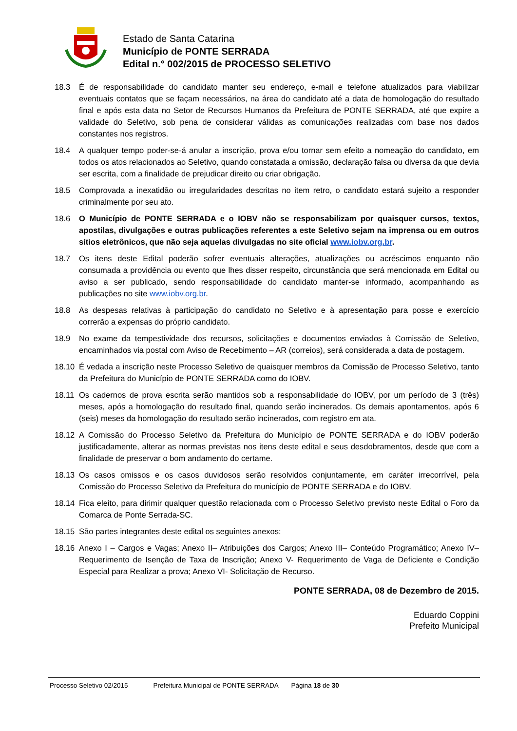Estado de Santa Catarina
Município de PONTE SERRADA
Edital n.° 002/2015 de PROCESSO SELETIVO
18.3 É de responsabilidade do candidato manter seu endereço, e-mail e telefone atualizados para viabilizar eventuais contatos que se façam necessários, na área do candidato até a data de homologação do resultado final e após esta data no Setor de Recursos Humanos da Prefeitura de PONTE SERRADA, até que expire a validade do Seletivo, sob pena de considerar válidas as comunicações realizadas com base nos dados constantes nos registros.
18.4 A qualquer tempo poder-se-á anular a inscrição, prova e/ou tornar sem efeito a nomeação do candidato, em todos os atos relacionados ao Seletivo, quando constatada a omissão, declaração falsa ou diversa da que devia ser escrita, com a finalidade de prejudicar direito ou criar obrigação.
18.5 Comprovada a inexatidão ou irregularidades descritas no item retro, o candidato estará sujeito a responder criminalmente por seu ato.
18.6 O Município de PONTE SERRADA e o IOBV não se responsabilizam por quaisquer cursos, textos, apostilas, divulgações e outras publicações referentes a este Seletivo sejam na imprensa ou em outros sítios eletrônicos, que não seja aquelas divulgadas no site oficial www.iobv.org.br.
18.7 Os itens deste Edital poderão sofrer eventuais alterações, atualizações ou acréscimos enquanto não consumada a providência ou evento que lhes disser respeito, circunstância que será mencionada em Edital ou aviso a ser publicado, sendo responsabilidade do candidato manter-se informado, acompanhando as publicações no site www.iobv.org.br.
18.8 As despesas relativas à participação do candidato no Seletivo e à apresentação para posse e exercício correrão a expensas do próprio candidato.
18.9 No exame da tempestividade dos recursos, solicitações e documentos enviados à Comissão de Seletivo, encaminhados via postal com Aviso de Recebimento – AR (correios), será considerada a data de postagem.
18.10 É vedada a inscrição neste Processo Seletivo de quaisquer membros da Comissão de Processo Seletivo, tanto da Prefeitura do Município de PONTE SERRADA como do IOBV.
18.11 Os cadernos de prova escrita serão mantidos sob a responsabilidade do IOBV, por um período de 3 (três) meses, após a homologação do resultado final, quando serão incinerados. Os demais apontamentos, após 6 (seis) meses da homologação do resultado serão incinerados, com registro em ata.
18.12 A Comissão do Processo Seletivo da Prefeitura do Município de PONTE SERRADA e do IOBV poderão justificadamente, alterar as normas previstas nos itens deste edital e seus desdobramentos, desde que com a finalidade de preservar o bom andamento do certame.
18.13 Os casos omissos e os casos duvidosos serão resolvidos conjuntamente, em caráter irrecorrível, pela Comissão do Processo Seletivo da Prefeitura do município de PONTE SERRADA e do IOBV.
18.14 Fica eleito, para dirimir qualquer questão relacionada com o Processo Seletivo previsto neste Edital o Foro da Comarca de Ponte Serrada-SC.
18.15 São partes integrantes deste edital os seguintes anexos:
18.16 Anexo I – Cargos e Vagas; Anexo II– Atribuições dos Cargos; Anexo III– Conteúdo Programático; Anexo IV– Requerimento de Isenção de Taxa de Inscrição; Anexo V- Requerimento de Vaga de Deficiente e Condição Especial para Realizar a prova; Anexo VI- Solicitação de Recurso.
PONTE SERRADA, 08 de Dezembro de 2015.
Eduardo Coppini
Prefeito Municipal
Processo Seletivo 02/2015 Prefeitura Municipal de PONTE SERRADA Página 18 de 30